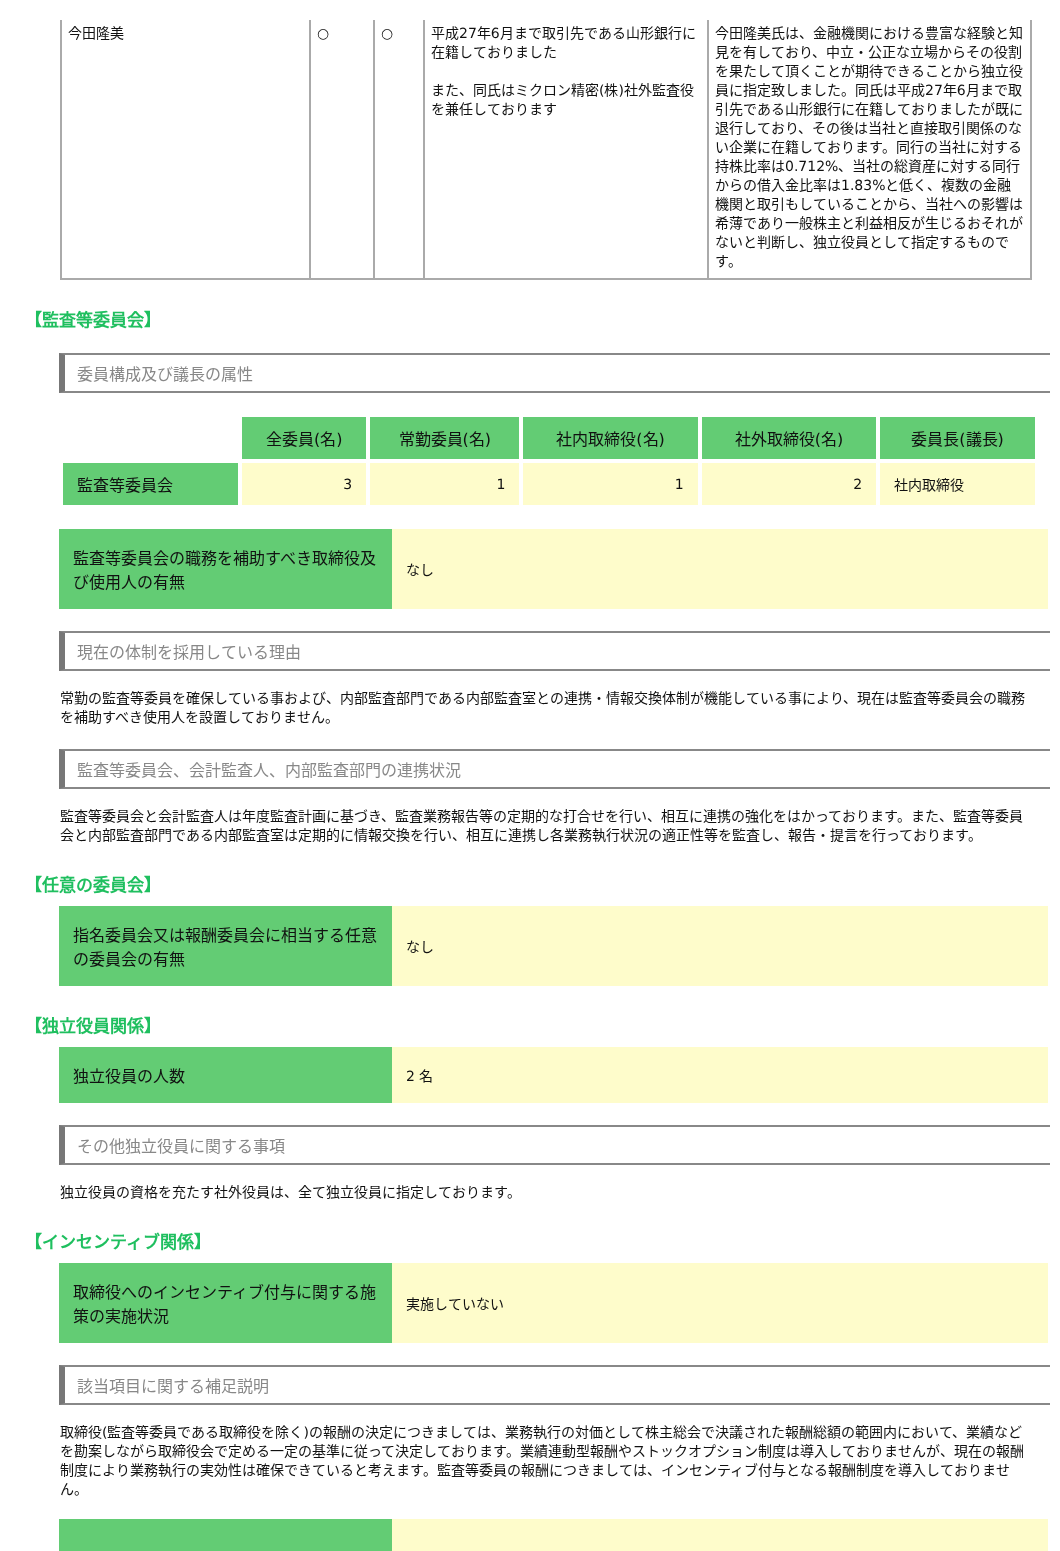| 今田隆美 | ○ | ○ | 平成27年6月まで取引先である山形銀行に在籍しておりました また、同氏はミクロン精密(株)社外監査役を兼任しております | 今田隆美氏は、金融機関における豊富な経験と知見を有しており、中立・公正な立場からその役割を果たして頂くことが期待できることから独立役員に指定致しました。同氏は平成27年6月まで取引先である山形銀行に在籍しておりましたが既に退行しており、その後は当社と直接取引関係のない企業に在籍しております。同行の当社に対する持株比率は0.712%、当社の総資産に対する同行からの借入金比率は1.83%と低く、複数の金融機関と取引もしていることから、当社への影響は希薄であり一般株主と利益相反が生じるおそれがないと判断し、独立役員として指定するものです。 |
【監査等委員会】
委員構成及び議長の属性
| | 全委員(名) | 常勤委員(名) | 社内取締役(名) | 社外取締役(名) | 委員長(議長) |
| 監査等委員会 | 3 | 1 | 1 | 2 | 社内取締役 |
監査等委員会の職務を補助すべき取締役及び使用人の有無
なし
現在の体制を採用している理由
常勤の監査等委員を確保している事および、内部監査部門である内部監査室との連携・情報交換体制が機能している事により、現在は監査等委員会の職務を補助すべき使用人を設置しておりません。
監査等委員会、会計監査人、内部監査部門の連携状況
監査等委員会と会計監査人は年度監査計画に基づき、監査業務報告等の定期的な打合せを行い、相互に連携の強化をはかっております。また、監査等委員会と内部監査部門である内部監査室は定期的に情報交換を行い、相互に連携し各業務執行状況の適正性等を監査し、報告・提言を行っております。
【任意の委員会】
指名委員会又は報酬委員会に相当する任意の委員会の有無
なし
【独立役員関係】
独立役員の人数 2 名
その他独立役員に関する事項
独立役員の資格を充たす社外役員は、全て独立役員に指定しております。
【インセンティブ関係】
取締役へのインセンティブ付与に関する施策の実施状況
実施していない
該当項目に関する補足説明
取締役(監査等委員である取締役を除く)の報酬の決定につきましては、業務執行の対価として株主総会で決議された報酬総額の範囲内において、業績などを勘案しながら取締役会で定める一定の基準に従って決定しております。業績連動型報酬やストックオプション制度は導入しておりませんが、現在の報酬制度により業務執行の実効性は確保できていると考えます。監査等委員の報酬につきましては、インセンティブ付与となる報酬制度を導入しておりません。